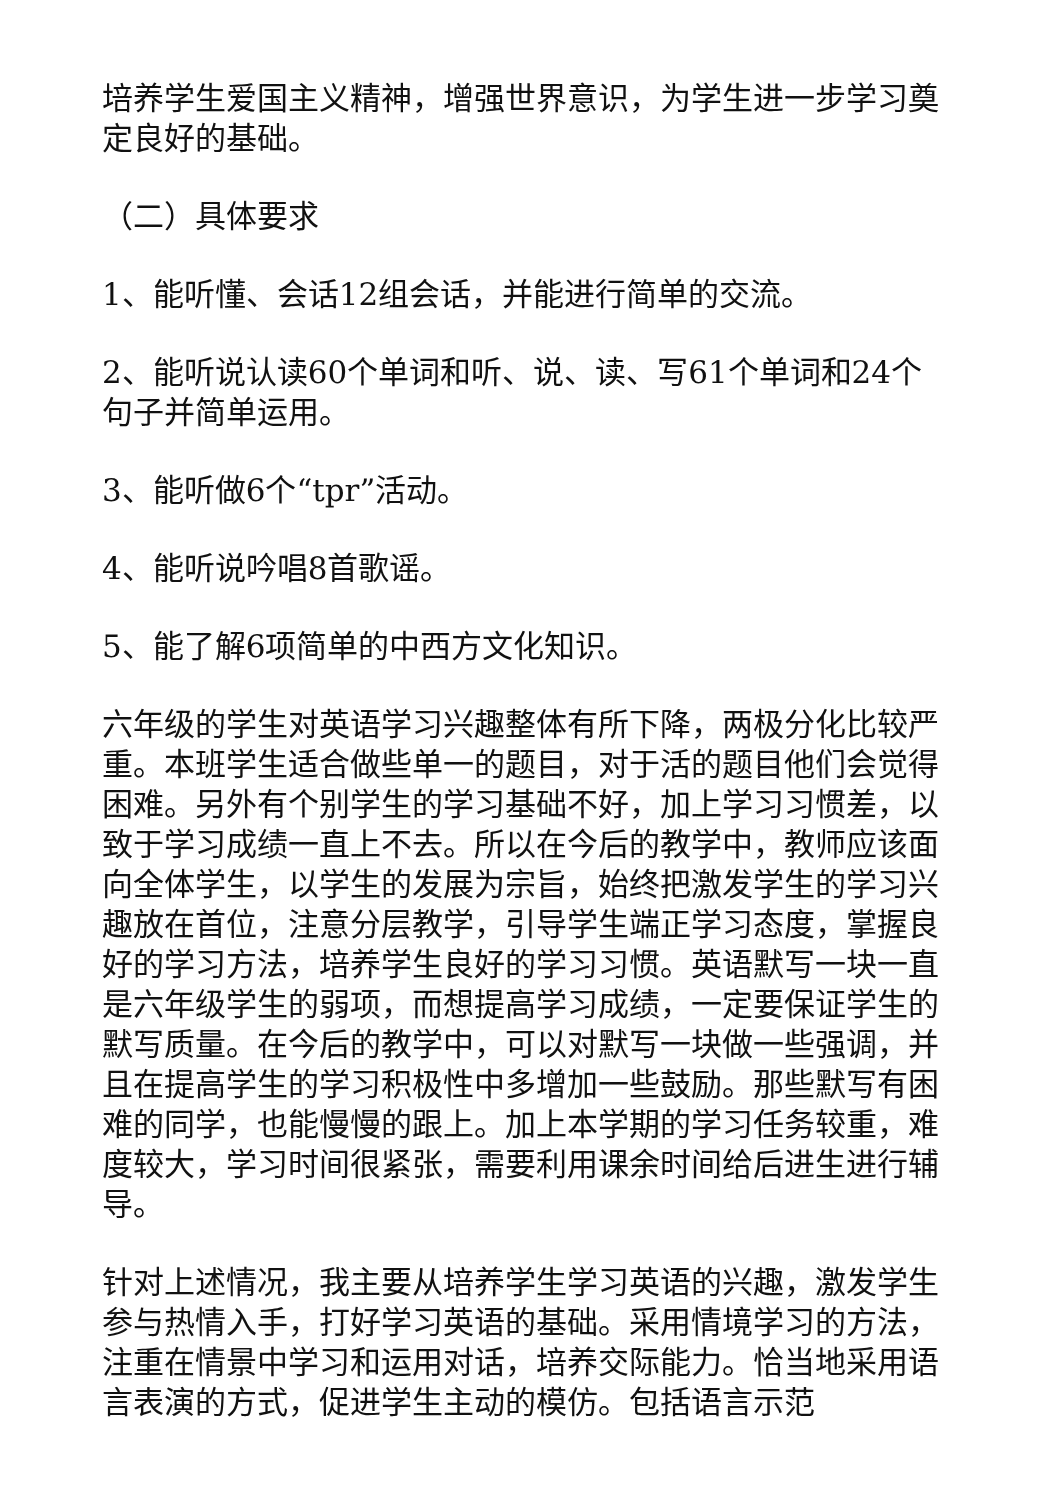培养学生爱国主义精神，增强世界意识，为学生进一步学习奠定良好的基础。
（二）具体要求
1、能听懂、会话12组会话，并能进行简单的交流。
2、能听说认读60个单词和听、说、读、写61个单词和24个句子并简单运用。
3、能听做6个“tpr”活动。
4、能听说吟唱8首歌谣。
5、能了解6项简单的中西方文化知识。
六年级的学生对英语学习兴趣整体有所下降，两极分化比较严重。本班学生适合做些单一的题目，对于活的题目他们会觉得困难。另外有个别学生的学习基础不好，加上学习习惯差，以致于学习成绩一直上不去。所以在今后的教学中，教师应该面向全体学生，以学生的发展为宗旨，始终把激发学生的学习兴趣放在首位，注意分层教学，引导学生端正学习态度，掌握良好的学习方法，培养学生良好的学习习惯。英语默写一块一直是六年级学生的弱项，而想提高学习成绩，一定要保证学生的默写质量。在今后的教学中，可以对默写一块做一些强调，并且在提高学生的学习积极性中多增加一些鼓励。那些默写有困难的同学，也能慢慢的跟上。加上本学期的学习任务较重，难度较大，学习时间很紧张，需要利用课余时间给后进生进行辅导。
针对上述情况，我主要从培养学生学习英语的兴趣，激发学生参与热情入手，打好学习英语的基础。采用情境学习的方法，注重在情景中学习和运用对话，培养交际能力。恰当地采用语言表演的方式，促进学生主动的模仿。包括语言示范